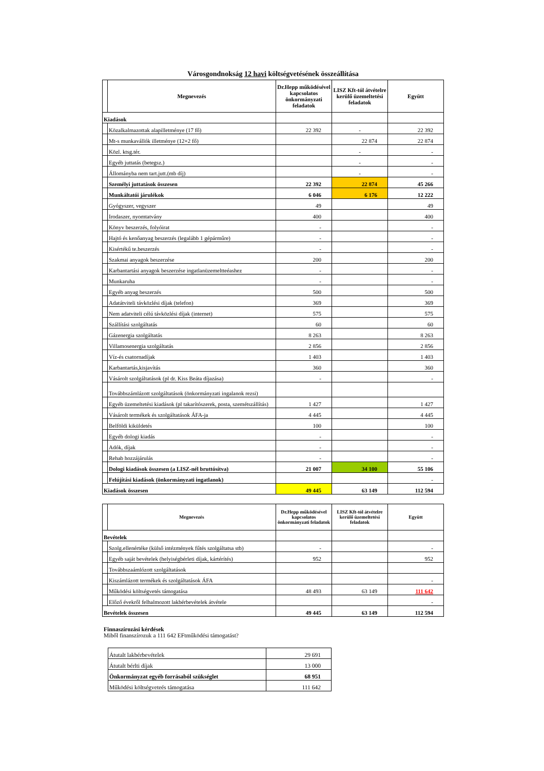Városgondnokság 12 havi költségvetésének összeállítása
| | Megnevezés | Dr.Hepp működésével kapcsolatos önkormányzati feladatok | LISZ Kft-tól átvételre kerülő üzemeltetési feladatok | Együtt |
| --- | --- | --- | --- | --- |
| Kiadások | | | | |
| | Közalkalmazottak alapilletménye (17 fő) | 22 392 | - | 22 392 |
| | Mt-s munkavállók illetménye (12+2 fő) | | 22 874 | 22 874 |
| | Közl. ktsg.tér. | | - | - |
| | Egyéb juttatás (betegsz.) | | - | - |
| | Állományba nem tart.jutt.(mb díj) | | - | - |
| | Személyi juttatások összesen | 22 392 | 22 874 | 45 266 |
| | Munkáltatói járulékok | 6 046 | 6 176 | 12 222 |
| | Gyógyszer, vegyszer | 49 | | 49 |
| | Irodaszer, nyomtatvány | 400 | | 400 |
| | Könyv beszerzés, folyóirat | - | | - |
| | Hajtó és kenőanyag beszerzés (legalább 1 gépárműre) | - | | - |
| | Kisértékű te.beszerzés | - | | - |
| | Szakmai anyagok beszerzése | 200 | | 200 |
| | Karbantartási anyagok beszerzése ingatlanüzemeltteéashez | - | | - |
| | Munkaruha | - | | - |
| | Egyéb anyag beszerzés | 500 | | 500 |
| | Adatátviteli távközlési díjak (telefon) | 369 | | 369 |
| | Nem adatviteli célú távközlési díjak (internet) | 575 | | 575 |
| | Szállítási szolgáltatás | 60 | | 60 |
| | Gázenergia szolgáltatás | 8 263 | | 8 263 |
| | Villamosenergia szolgáltatás | 2 856 | | 2 856 |
| | Víz-és csatornadíjak | 1 403 | | 1 403 |
| | Karbantartás,kisjavítás | 360 | | 360 |
| | Vásárolt szolgáltatások (pl dr. Kiss Beáta díjazása) | - | | - |
| | Továbbszámlázott szolgáltatások (önkormányzati ingalanok rezsi) | | | |
| | Egyéb üzemeltetési kiadások (pl takarítószerek, posta, szemétszállítás) | 1 427 | | 1 427 |
| | Vásárolt termékek és szolgáltatások ÁFA-ja | 4 445 | | 4 445 |
| | Belföldi kiküldetés | 100 | | 100 |
| | Egyéb dologi kiadás | - | | - |
| | Adók, díjak | - | | - |
| | Rehab hozzájárulás | - | | - |
| | Dologi kiadások összesen (a LISZ-nél bruttósítva) | 21 007 | 34 100 | 55 106 |
| | Felújítási kiadások (önkormányzati ingatlanok) | | | - |
| Kiadások összesen | | 49 445 | 63 149 | 112 594 |
| | Megnevezés | Dr.Hepp működésével kapcsolatos önkormányzati feladatok | LISZ Kft-tól átvételre kerülő üzemeltetési feladatok | Együtt |
| --- | --- | --- | --- | --- |
| Bevételek | | | | |
| | Szolg.ellenértéke (külső intézmények fűtés szolgáltatsa stb) | - | | - |
| | Egyéb saját bevételek (helyiségbérleti díjak, kártérítés) | 952 | | 952 |
| | Továbbszaámlózott szolgáltatások | | | |
| | Kiszámlázott termékek és szolgáltatások ÁFA | | | - |
| | Működési költségvetés támogatása | 48 493 | 63 149 | 111 642 |
| | Előző évekről felhalmozott lakbérbevételek átvétele | | | - |
| Bevételek összesen | | 49 445 | 63 149 | 112 594 |
Finnaszírozási kérdések
Miből finanszírozuk a 111 642 EFtműködési támogatást?
| Átutalt lakbérbevételek | 29 691 |
| Átutalt bérlti díjak | 13 000 |
| Önkormányzat egyéb forrásaból szükséglet | 68 951 |
| Működési költségveteés támogatása | 111 642 |